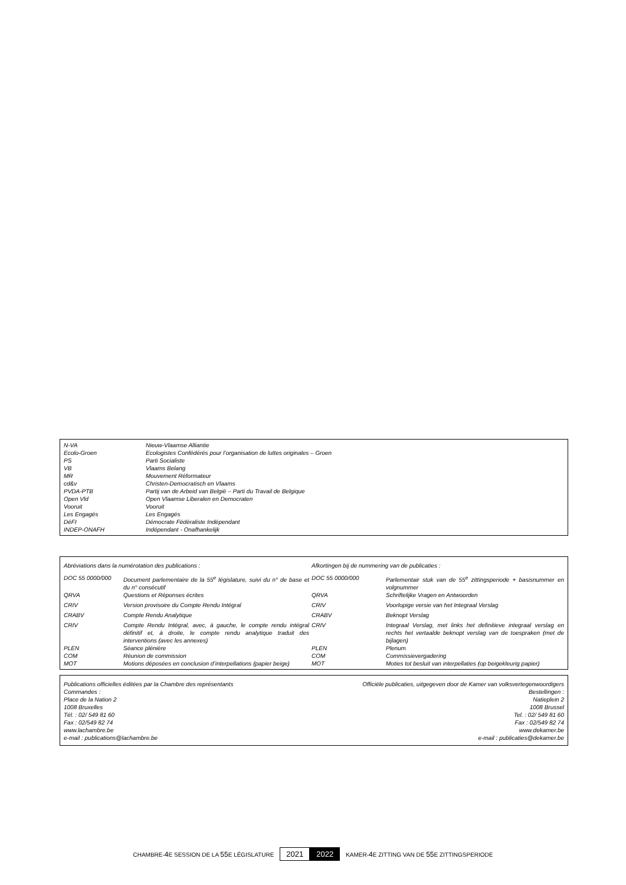| N-VA | Nieuw-Vlaamse Alliantie |
| Ecolo-Groen | Ecologistes Confédérés pour l’organisation de luttes originales – Groen |
| PS | Parti Socialiste |
| VB | Vlaams Belang |
| MR | Mouvement Réformateur |
| cd&v | Christen-Democratisch en Vlaams |
| PVDA-PTB | Partij van de Arbeid van België – Parti du Travail de Belgique |
| Open Vld | Open Vlaamse Liberalen en Democraten |
| Vooruit | Vooruit |
| Les Engagés | Les Engagés |
| DéFI | Démocrate Fédéraliste Indépendant |
| INDEP-ONAFH | Indépendant - Onafhankelijk |
| Abréviations dans la numérotation des publications : | | Afkortingen bij de nummering van de publicaties : | |
| DOC 55 0000/000 | Document parlementaire de la 55<sup>e</sup> législature, suivi du n° de base et du n° consécutif | DOC 55 0000/000 | Parlementair stuk van de 55<sup>e</sup> zittingsperiode + basisnummer en volgnummer |
| QRVA | Questions et Réponses écrites | QRVA | Schriftelijke Vragen en Antwoorden |
| CRIV | Version provisoire du Compte Rendu Intégral | CRIV | Voorlopige versie van het Integraal Verslag |
| CRABV | Compte Rendu Analytique | CRABV | Beknopt Verslag |
| CRIV | Compte Rendu Intégral, avec, à gauche, le compte rendu intégral définitif et, à droite, le compte rendu analytique traduit des interventions (avec les annexes) | CRIV | Integraal Verslag, met links het definitieve integraal verslag en rechts het vertaalde beknopt verslag van de toespraken (met de bijlagen) |
| PLEN | Séance plénière | PLEN | Plenum |
| COM | Réunion de commission | COM | Commissievergadering |
| MOT | Motions déposées en conclusion d’interpellations (papier beige) | MOT | Moties tot besluit van interpellaties (op beigekleurig papier) |
| Publications officielles éditées par la Chambre des représentants Commandes : Place de la Nation 2 1008 Bruxelles Tél. : 02/ 549 81 60 Fax : 02/549 82 74 www.lachambre.be e-mail : publications@lachambre.be | Officiële publicaties, uitgegeven door de Kamer van volksvertegenwoordigers Bestellingen : Natieplein 2 1008 Brussel Tel. : 02/ 549 81 60 Fax : 02/549 82 74 www.dekamer.be e-mail : publicaties@dekamer.be |
CHAMBRE-4 E SESSION DE LA 55 E LÉGISLATURE 2021 2022 KAMER-4 E ZITTING VAN DE 55 E ZITTINGSPERIODE